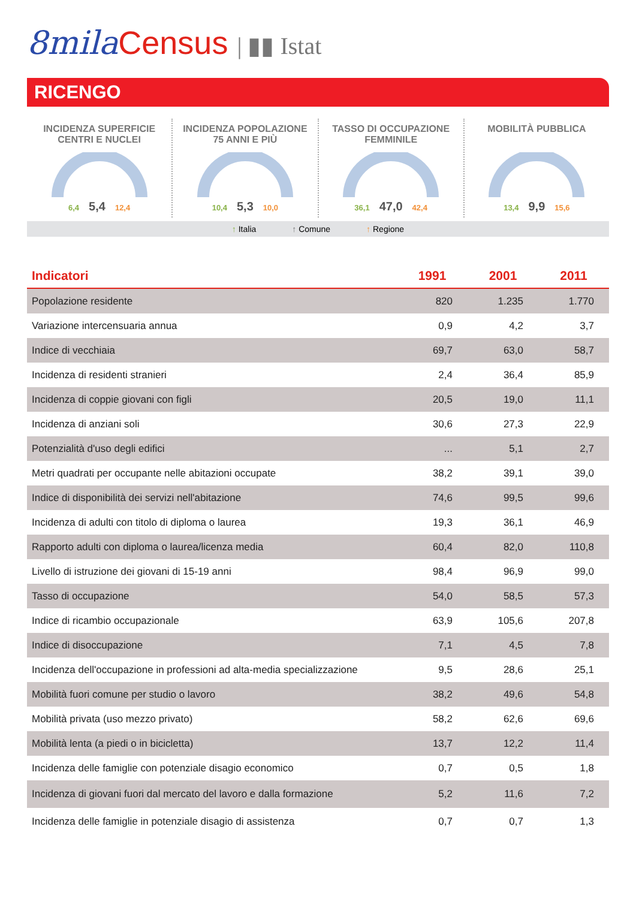8mila Census | ▮▮ Istat
RICENGO
INCIDENZA SUPERFICIE
CENTRI E NUCLEI
6,4 5,4 12,4
INCIDENZA POPOLAZIONE
75 ANNI E PIÙ
10,4 5,3 10,0
TASSO DI OCCUPAZIONE
FEMMINILE
36,1 47,0 42,4
MOBILITÀ PUBBLICA
13,4 9,9 15,6
↑ Italia ↑ Comune ↑ Regione
| Indicatori | 1991 | 2001 | 2011 |
| --- | --- | --- | --- |
| Popolazione residente | 820 | 1.235 | 1.770 |
| Variazione intercensuaria annua | 0,9 | 4,2 | 3,7 |
| Indice di vecchiaia | 69,7 | 63,0 | 58,7 |
| Incidenza di residenti stranieri | 2,4 | 36,4 | 85,9 |
| Incidenza di coppie giovani con figli | 20,5 | 19,0 | 11,1 |
| Incidenza di anziani soli | 30,6 | 27,3 | 22,9 |
| Potenzialità d'uso degli edifici | ... | 5,1 | 2,7 |
| Metri quadrati per occupante nelle abitazioni occupate | 38,2 | 39,1 | 39,0 |
| Indice di disponibilità dei servizi nell'abitazione | 74,6 | 99,5 | 99,6 |
| Incidenza di adulti con titolo di diploma o laurea | 19,3 | 36,1 | 46,9 |
| Rapporto adulti con diploma o laurea/licenza media | 60,4 | 82,0 | 110,8 |
| Livello di istruzione dei giovani di 15-19 anni | 98,4 | 96,9 | 99,0 |
| Tasso di occupazione | 54,0 | 58,5 | 57,3 |
| Indice di ricambio occupazionale | 63,9 | 105,6 | 207,8 |
| Indice di disoccupazione | 7,1 | 4,5 | 7,8 |
| Incidenza dell'occupazione in professioni ad alta-media specializzazione | 9,5 | 28,6 | 25,1 |
| Mobilità fuori comune per studio o lavoro | 38,2 | 49,6 | 54,8 |
| Mobilità privata (uso mezzo privato) | 58,2 | 62,6 | 69,6 |
| Mobilità lenta (a piedi o in bicicletta) | 13,7 | 12,2 | 11,4 |
| Incidenza delle famiglie con potenziale disagio economico | 0,7 | 0,5 | 1,8 |
| Incidenza di giovani fuori dal mercato del lavoro e dalla formazione | 5,2 | 11,6 | 7,2 |
| Incidenza delle famiglie in potenziale disagio di assistenza | 0,7 | 0,7 | 1,3 |